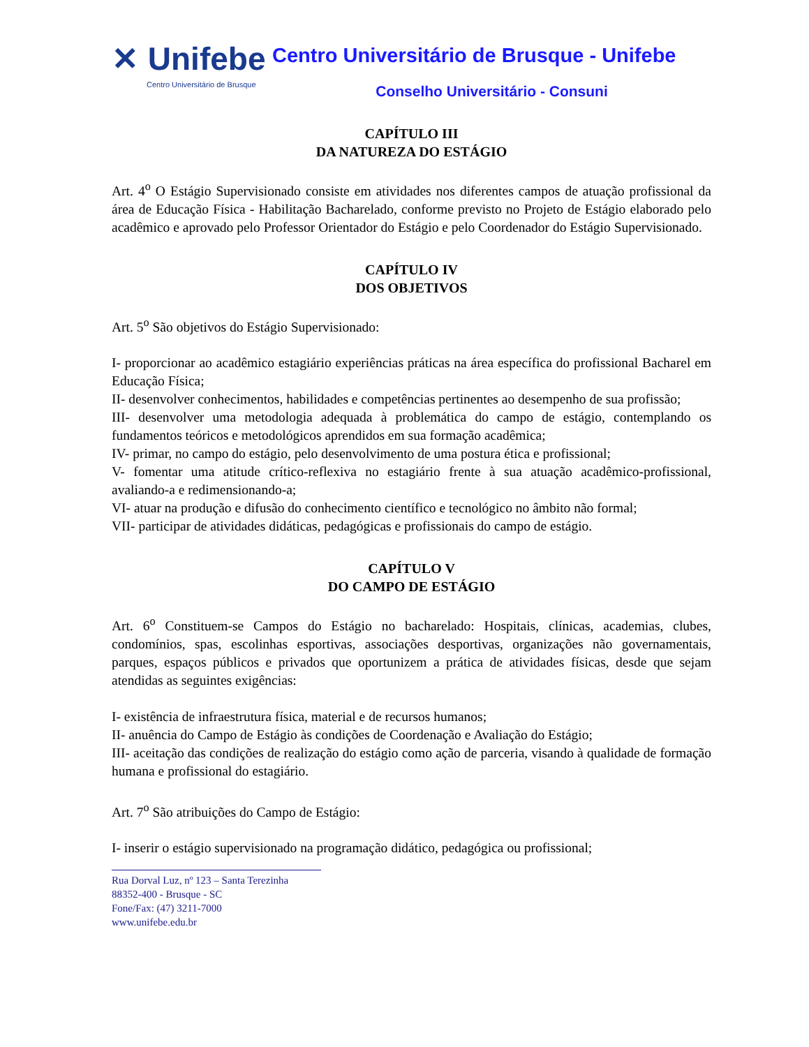✕ Unifebe
Centro Universitário de Brusque
Centro Universitário de Brusque - Unifebe
Conselho Universitário - Consuni
CAPÍTULO III
DA NATUREZA DO ESTÁGIO
Art. 4<sup>o</sup> O Estágio Supervisionado consiste em atividades nos diferentes campos de atuação profissional da área de Educação Física - Habilitação Bacharelado, conforme previsto no Projeto de Estágio elaborado pelo acadêmico e aprovado pelo Professor Orientador do Estágio e pelo Coordenador do Estágio Supervisionado.
CAPÍTULO IV
DOS OBJETIVOS
Art. 5<sup>o</sup> São objetivos do Estágio Supervisionado:
I- proporcionar ao acadêmico estagiário experiências práticas na área específica do profissional Bacharel em Educação Física;
II- desenvolver conhecimentos, habilidades e competências pertinentes ao desempenho de sua profissão;
III- desenvolver uma metodologia adequada à problemática do campo de estágio, contemplando os fundamentos teóricos e metodológicos aprendidos em sua formação acadêmica;
IV- primar, no campo do estágio, pelo desenvolvimento de uma postura ética e profissional;
V- fomentar uma atitude crítico-reflexiva no estagiário frente à sua atuação acadêmico-profissional, avaliando-a e redimensionando-a;
VI- atuar na produção e difusão do conhecimento científico e tecnológico no âmbito não formal;
VII- participar de atividades didáticas, pedagógicas e profissionais do campo de estágio.
CAPÍTULO V
DO CAMPO DE ESTÁGIO
Art. 6<sup>o</sup> Constituem-se Campos do Estágio no bacharelado: Hospitais, clínicas, academias, clubes, condomínios, spas, escolinhas esportivas, associações desportivas, organizações não governamentais, parques, espaços públicos e privados que oportunizem a prática de atividades físicas, desde que sejam atendidas as seguintes exigências:
I- existência de infraestrutura física, material e de recursos humanos;
II- anuência do Campo de Estágio às condições de Coordenação e Avaliação do Estágio;
III- aceitação das condições de realização do estágio como ação de parceria, visando à qualidade de formação humana e profissional do estagiário.
Art. 7<sup>o</sup> São atribuições do Campo de Estágio:
I- inserir o estágio supervisionado na programação didático, pedagógica ou profissional;
Rua Dorval Luz, nº 123 – Santa Terezinha
88352-400 - Brusque - SC
Fone/Fax: (47) 3211-7000
www.unifebe.edu.br